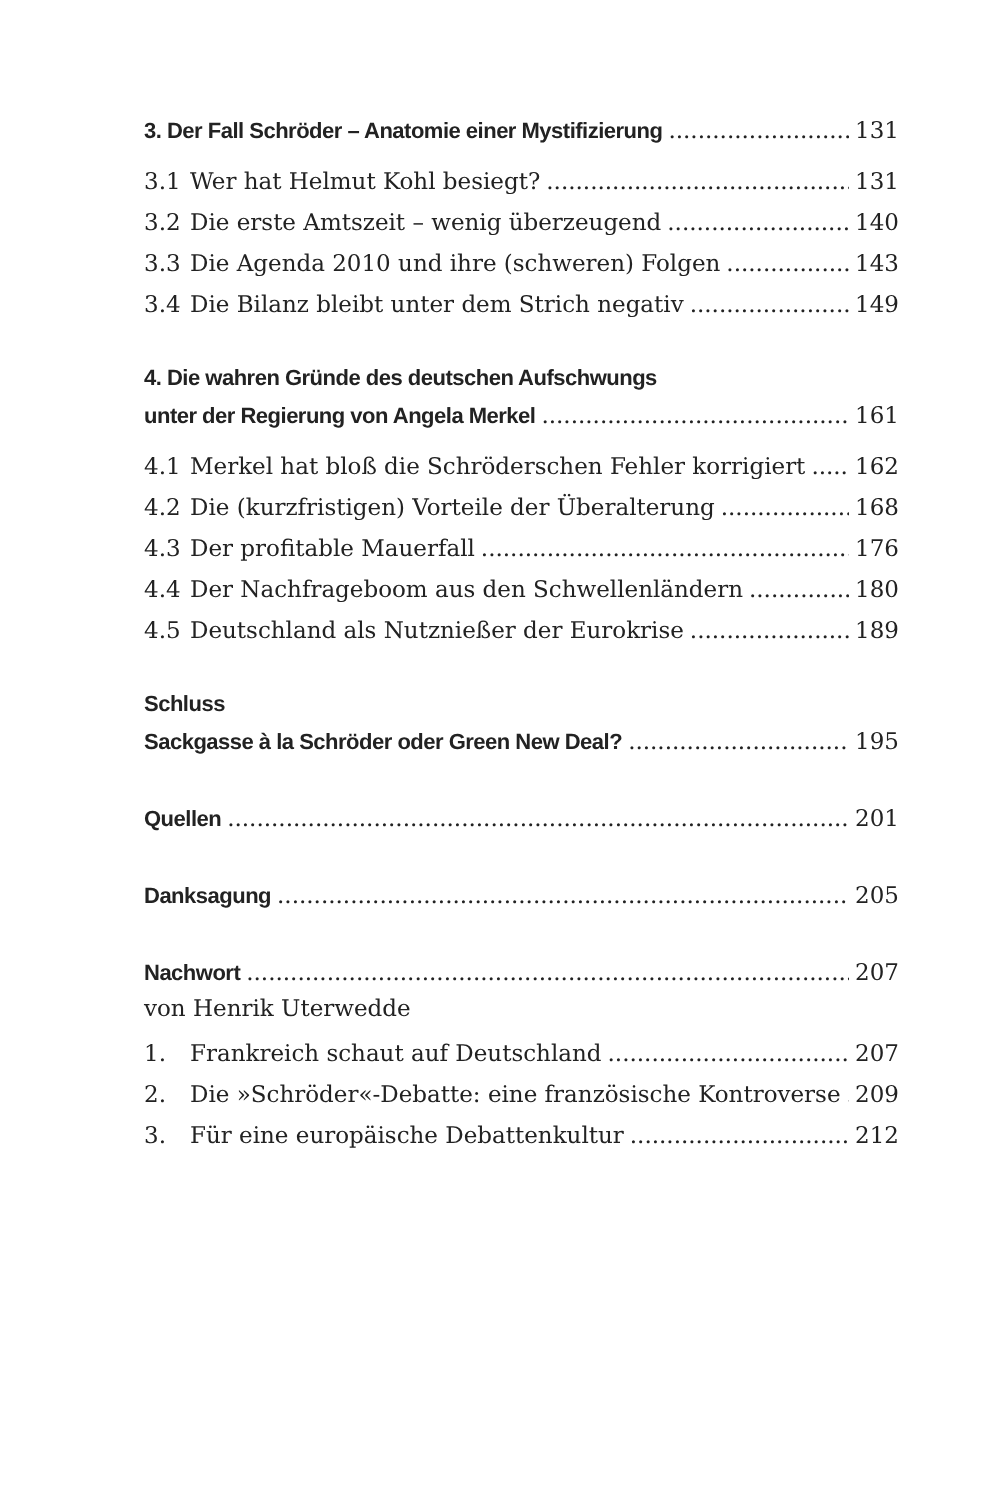3. Der Fall Schröder – Anatomie einer Mystifizierung 131
3.1 Wer hat Helmut Kohl besiegt? 131
3.2 Die erste Amtszeit – wenig überzeugend 140
3.3 Die Agenda 2010 und ihre (schweren) Folgen 143
3.4 Die Bilanz bleibt unter dem Strich negativ 149
4. Die wahren Gründe des deutschen Aufschwungs
unter der Regierung von Angela Merkel 161
4.1 Merkel hat bloß die Schröderschen Fehler korrigiert 162
4.2 Die (kurzfristigen) Vorteile der Überalterung 168
4.3 Der profitable Mauerfall 176
4.4 Der Nachfrageboom aus den Schwellenländern 180
4.5 Deutschland als Nutznießer der Eurokrise 189
Schluss
Sackgasse à la Schröder oder Green New Deal? 195
Quellen 201
Danksagung 205
Nachwort 207
von Henrik Uterwedde
1. Frankreich schaut auf Deutschland 207
2. Die »Schröder«-Debatte: eine französische Kontroverse 209
3. Für eine europäische Debattenkultur 212